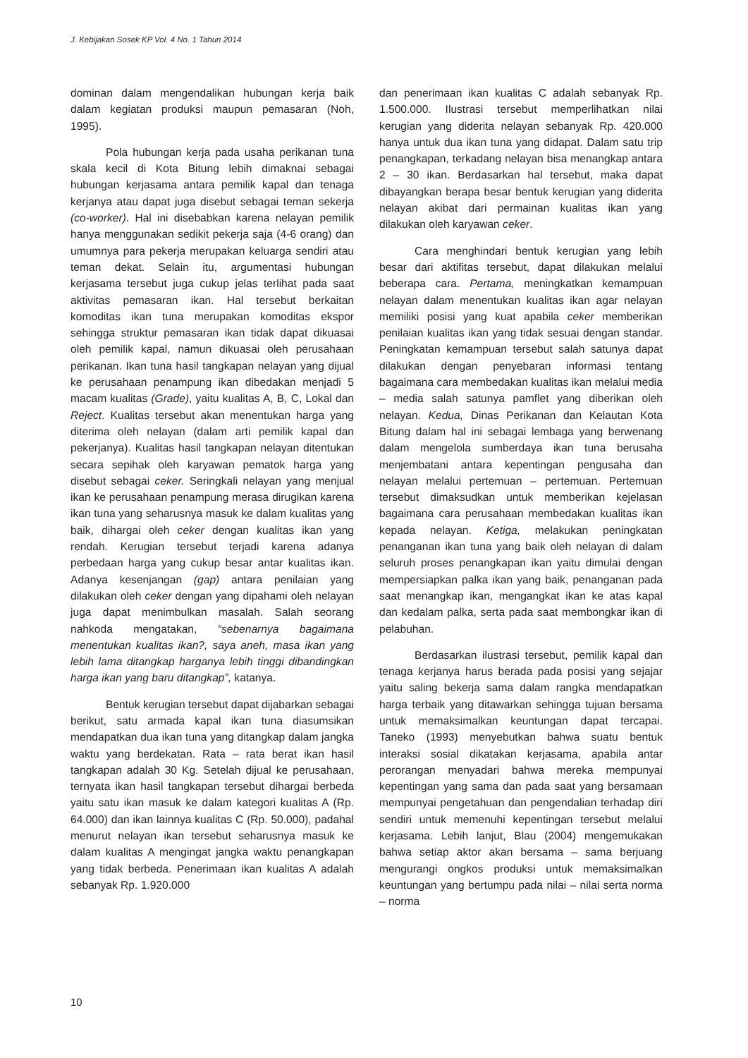J. Kebijakan Sosek KP Vol. 4 No. 1 Tahun 2014
dominan dalam mengendalikan hubungan kerja baik dalam kegiatan produksi maupun pemasaran (Noh, 1995).
Pola hubungan kerja pada usaha perikanan tuna skala kecil di Kota Bitung lebih dimaknai sebagai hubungan kerjasama antara pemilik kapal dan tenaga kerjanya atau dapat juga disebut sebagai teman sekerja (co-worker). Hal ini disebabkan karena nelayan pemilik hanya menggunakan sedikit pekerja saja (4-6 orang) dan umumnya para pekerja merupakan keluarga sendiri atau teman dekat. Selain itu, argumentasi hubungan kerjasama tersebut juga cukup jelas terlihat pada saat aktivitas pemasaran ikan. Hal tersebut berkaitan komoditas ikan tuna merupakan komoditas ekspor sehingga struktur pemasaran ikan tidak dapat dikuasai oleh pemilik kapal, namun dikuasai oleh perusahaan perikanan. Ikan tuna hasil tangkapan nelayan yang dijual ke perusahaan penampung ikan dibedakan menjadi 5 macam kualitas (Grade), yaitu kualitas A, B, C, Lokal dan Reject. Kualitas tersebut akan menentukan harga yang diterima oleh nelayan (dalam arti pemilik kapal dan pekerjanya). Kualitas hasil tangkapan nelayan ditentukan secara sepihak oleh karyawan pematok harga yang disebut sebagai ceker. Seringkali nelayan yang menjual ikan ke perusahaan penampung merasa dirugikan karena ikan tuna yang seharusnya masuk ke dalam kualitas yang baik, dihargai oleh ceker dengan kualitas ikan yang rendah. Kerugian tersebut terjadi karena adanya perbedaan harga yang cukup besar antar kualitas ikan. Adanya kesenjangan (gap) antara penilaian yang dilakukan oleh ceker dengan yang dipahami oleh nelayan juga dapat menimbulkan masalah. Salah seorang nahkoda mengatakan, “sebenarnya bagaimana menentukan kualitas ikan?, saya aneh, masa ikan yang lebih lama ditangkap harganya lebih tinggi dibandingkan harga ikan yang baru ditangkap”, katanya.
Bentuk kerugian tersebut dapat dijabarkan sebagai berikut, satu armada kapal ikan tuna diasumsikan mendapatkan dua ikan tuna yang ditangkap dalam jangka waktu yang berdekatan. Rata – rata berat ikan hasil tangkapan adalah 30 Kg. Setelah dijual ke perusahaan, ternyata ikan hasil tangkapan tersebut dihargai berbeda yaitu satu ikan masuk ke dalam kategori kualitas A (Rp. 64.000) dan ikan lainnya kualitas C (Rp. 50.000), padahal menurut nelayan ikan tersebut seharusnya masuk ke dalam kualitas A mengingat jangka waktu penangkapan yang tidak berbeda. Penerimaan ikan kualitas A adalah sebanyak Rp. 1.920.000
dan penerimaan ikan kualitas C adalah sebanyak Rp. 1.500.000. Ilustrasi tersebut memperlihatkan nilai kerugian yang diderita nelayan sebanyak Rp. 420.000 hanya untuk dua ikan tuna yang didapat. Dalam satu trip penangkapan, terkadang nelayan bisa menangkap antara 2 – 30 ikan. Berdasarkan hal tersebut, maka dapat dibayangkan berapa besar bentuk kerugian yang diderita nelayan akibat dari permainan kualitas ikan yang dilakukan oleh karyawan ceker.
Cara menghindari bentuk kerugian yang lebih besar dari aktifitas tersebut, dapat dilakukan melalui beberapa cara. Pertama, meningkatkan kemampuan nelayan dalam menentukan kualitas ikan agar nelayan memiliki posisi yang kuat apabila ceker memberikan penilaian kualitas ikan yang tidak sesuai dengan standar. Peningkatan kemampuan tersebut salah satunya dapat dilakukan dengan penyebaran informasi tentang bagaimana cara membedakan kualitas ikan melalui media – media salah satunya pamflet yang diberikan oleh nelayan. Kedua, Dinas Perikanan dan Kelautan Kota Bitung dalam hal ini sebagai lembaga yang berwenang dalam mengelola sumberdaya ikan tuna berusaha menjembatani antara kepentingan pengusaha dan nelayan melalui pertemuan – pertemuan. Pertemuan tersebut dimaksudkan untuk memberikan kejelasan bagaimana cara perusahaan membedakan kualitas ikan kepada nelayan. Ketiga, melakukan peningkatan penanganan ikan tuna yang baik oleh nelayan di dalam seluruh proses penangkapan ikan yaitu dimulai dengan mempersiapkan palka ikan yang baik, penanganan pada saat menangkap ikan, mengangkat ikan ke atas kapal dan kedalam palka, serta pada saat membongkar ikan di pelabuhan.
Berdasarkan ilustrasi tersebut, pemilik kapal dan tenaga kerjanya harus berada pada posisi yang sejajar yaitu saling bekerja sama dalam rangka mendapatkan harga terbaik yang ditawarkan sehingga tujuan bersama untuk memaksimalkan keuntungan dapat tercapai. Taneko (1993) menyebutkan bahwa suatu bentuk interaksi sosial dikatakan kerjasama, apabila antar perorangan menyadari bahwa mereka mempunyai kepentingan yang sama dan pada saat yang bersamaan mempunyai pengetahuan dan pengendalian terhadap diri sendiri untuk memenuhi kepentingan tersebut melalui kerjasama. Lebih lanjut, Blau (2004) mengemukakan bahwa setiap aktor akan bersama – sama berjuang mengurangi ongkos produksi untuk memaksimalkan keuntungan yang bertumpu pada nilai – nilai serta norma – norma
10